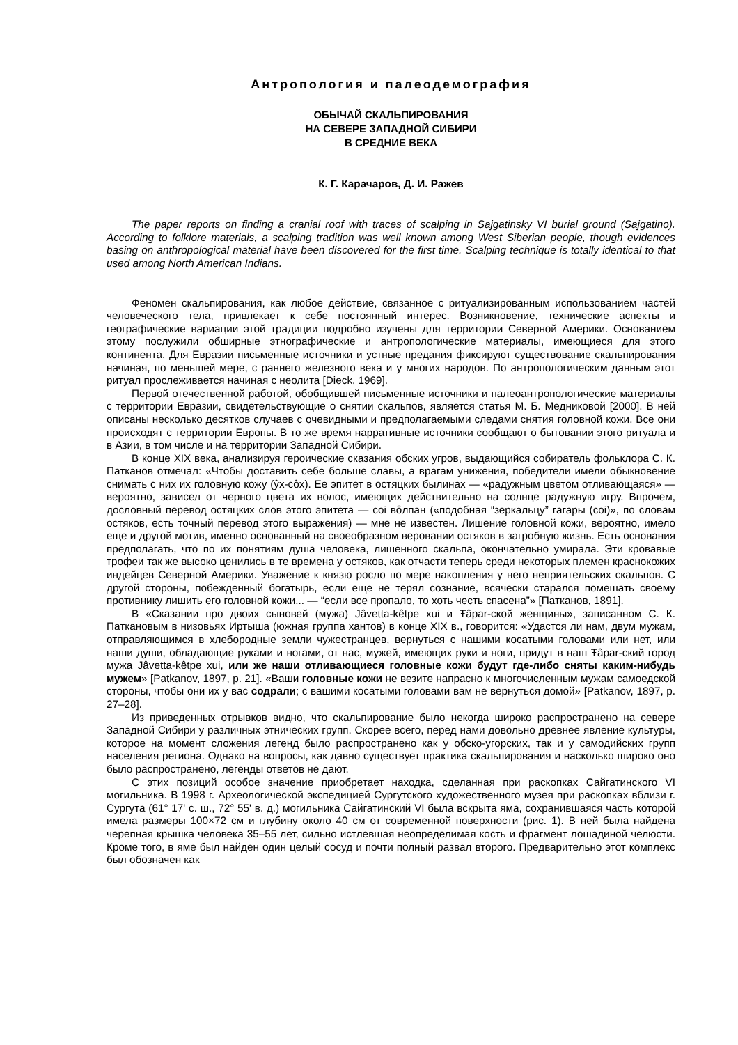Антропология и палеодемография
ОБЫЧАЙ СКАЛЬПИРОВАНИЯ
НА СЕВЕРЕ ЗАПАДНОЙ СИБИРИ
В СРЕДНИЕ ВЕКА
К. Г. Карачаров, Д. И. Ражев
The paper reports on finding a cranial roof with traces of scalping in Sajgatinsky VI burial ground (Sajgatino). According to folklore materials, a scalping tradition was well known among West Siberian people, though evidences basing on anthropological material have been discovered for the first time. Scalping technique is totally identical to that used among North American Indians.
Феномен скальпирования, как любое действие, связанное с ритуализированным использованием частей человеческого тела, привлекает к себе постоянный интерес. Возникновение, технические аспекты и географические вариации этой традиции подробно изучены для территории Северной Америки. Основанием этому послужили обширные этнографические и антропологические материалы, имеющиеся для этого континента. Для Евразии письменные источники и устные предания фиксируют существование скальпирования начиная, по меньшей мере, с раннего железного века и у многих народов. По антропологическим данным этот ритуал прослеживается начиная с неолита [Dieck, 1969].
Первой отечественной работой, обобщившей письменные источники и палеоантропологические материалы с территории Евразии, свидетельствующие о снятии скальпов, является статья М. Б. Медниковой [2000]. В ней описаны несколько десятков случаев с очевидными и предполагаемыми следами снятия головной кожи. Все они происходят с территории Европы. В то же время нарративные источники сообщают о бытовании этого ритуала и в Азии, в том числе и на территории Западной Сибири.
В конце XIX века, анализируя героические сказания обских угров, выдающийся собиратель фольклора С. К. Патканов отмечал: «Чтобы доставить себе больше славы, а врагам унижения, победители имели обыкновение снимать с них их головную кожу (ŷх-côх). Ее эпитет в остяцких былинах — «радужным цветом отливающаяся» — вероятно, зависел от черного цвета их волос, имеющих действительно на солнце радужную игру. Впрочем, дословный перевод остяцких слов этого эпитета — coi вôлпан («подобная “зеркальцу” гагары (coi)», по словам остяков, есть точный перевод этого выражения) — мне не известен. Лишение головной кожи, вероятно, имело еще и другой мотив, именно основанный на своеобразном веровании остяков в загробную жизнь. Есть основания предполагать, что по их понятиям душа человека, лишенного скальпа, окончательно умирала. Эти кровавые трофеи так же высоко ценились в те времена у остяков, как отчасти теперь среди некоторых племен краснокожих индейцев Северной Америки. Уважение к князю росло по мере накопления у него неприятельских скальпов. С другой стороны, побежденный богатырь, если еще не терял сознание, всячески старался помешать своему противнику лишить его головной кожи... — “если все пропало, то хоть честь спасена”» [Патканов, 1891].
В «Сказании про двоих сыновей (мужа) Jâvetta-kêtpe xui и Ŧâpar-ской женщины», записанном С. К. Патканов­ым в низовьях Иртыша (южная группа хантов) в конце XIX в., говорится: «Удастся ли нам, двум мужам, отправляющимся в хлебородные земли чужестранцев, вернуться с нашими косатыми головами или нет, или наши души, обладающие руками и ногами, от нас, мужей, имеющих руки и ноги, придут в наш Ŧâpar-ский город мужа Jâvetta-kêtpe xui, или же наши отливающиеся головные кожи будут где-либо сняты каким-нибудь мужем» [Patkanov, 1897, p. 21]. «Ваши головные кожи не везите напрасно к многочисленным мужам самоедской стороны, чтобы они их у вас содрали; с вашими косатыми головами вам не вернуться домой» [Patkanov, 1897, p. 27–28].
Из приведенных отрывков видно, что скальпирование было некогда широко распространено на севере Западной Сибири у различных этнических групп. Скорее всего, перед нами довольно древнее явление культуры, которое на момент сложения легенд было распространено как у обско-угорских, так и у самодийских групп населения региона. Однако на вопросы, как давно существует практика скальпирования и насколько широко оно было распространено, легенды ответов не дают.
С этих позиций особое значение приобретает находка, сделанная при раскопках Сайгатинского VI могильника. В 1998 г. Археологической экспедицией Сургутского художественного музея при раскопках вблизи г. Сургута (61° 17' с. ш., 72° 55' в. д.) могильника Сайгатинский VI была вскрыта яма, сохранившаяся часть которой имела размеры 100×72 см и глубину около 40 см от современной поверхности (рис. 1). В ней была найдена черепная крышка человека 35–55 лет, сильно истлевшая неопределимая кость и фрагмент лошадиной челюсти. Кроме того, в яме был найден один целый сосуд и почти полный развал второго. Предварительно этот комплекс был обозначен как